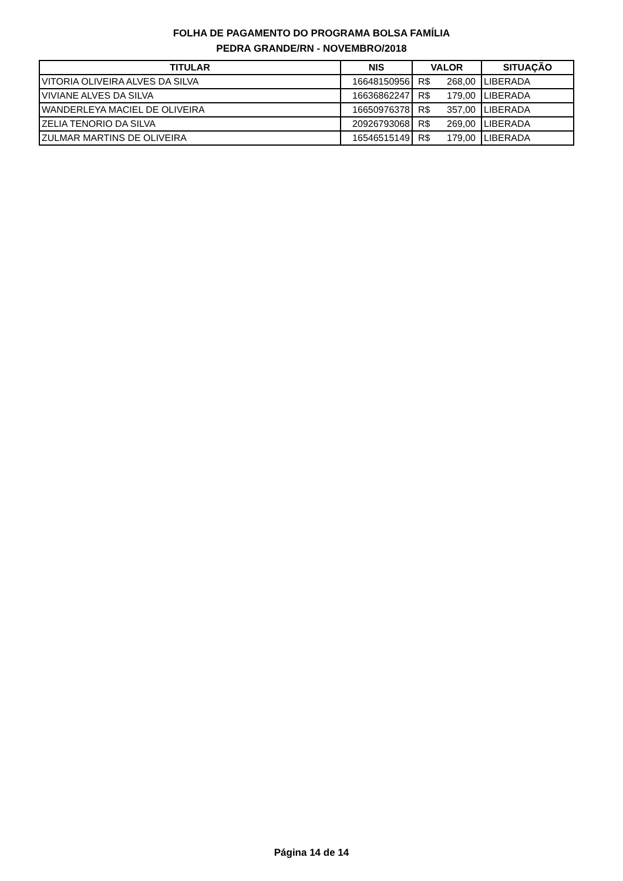FOLHA DE PAGAMENTO DO PROGRAMA BOLSA FAMÍLIA
PEDRA GRANDE/RN - NOVEMBRO/2018
| TITULAR | NIS | VALOR | SITUAÇÃO |
| --- | --- | --- | --- |
| VITORIA OLIVEIRA ALVES DA SILVA | 16648150956 | R$ 268,00 | LIBERADA |
| VIVIANE ALVES DA SILVA | 16636862247 | R$ 179,00 | LIBERADA |
| WANDERLEYA MACIEL DE OLIVEIRA | 16650976378 | R$ 357,00 | LIBERADA |
| ZELIA TENORIO DA SILVA | 20926793068 | R$ 269,00 | LIBERADA |
| ZULMAR MARTINS DE OLIVEIRA | 16546515149 | R$ 179,00 | LIBERADA |
Página 14 de 14